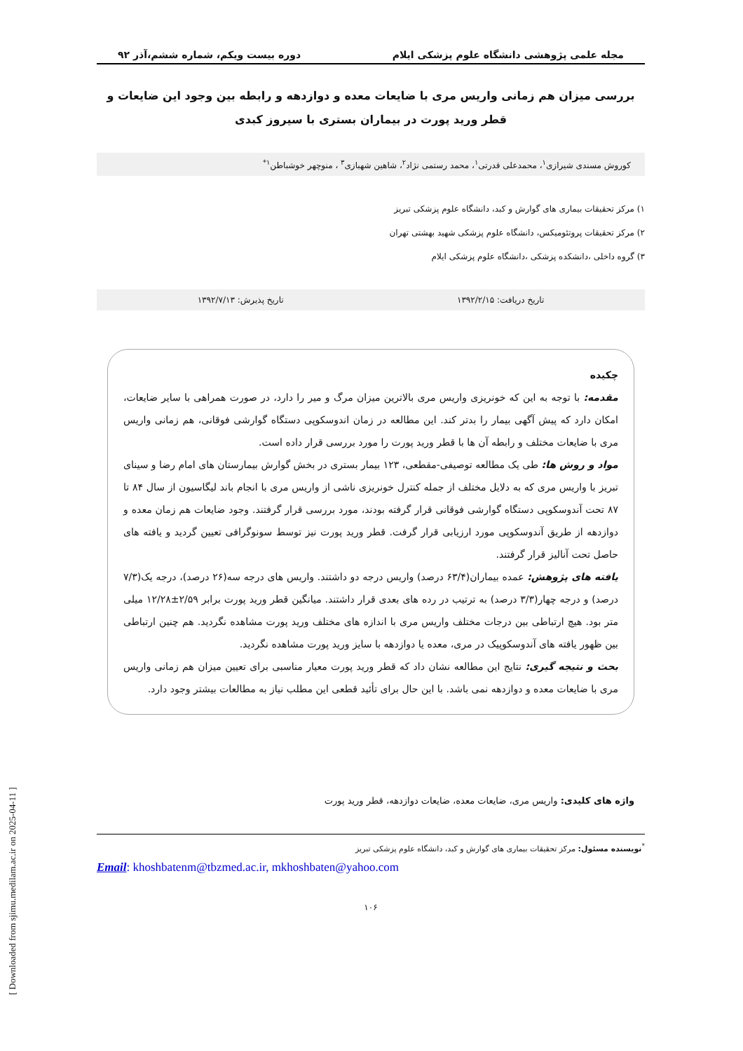مجله علمی پژوهشی دانشگاه علوم پزشکی ایلام دوره بیست ویکم، شماره ششم،آذر ۹۲
بررسی میزان هم زمانی واریس مری با ضایعات معده و دوازدهه و رابطه بین وجود این ضایعات و قطر ورید پورت در بیماران بستری با سیروز کبدی
کوروش مسندی شیرازی<sup>۱</sup>، محمدعلی قدرتی<sup>۱</sup>، محمد رستمی نژاد<sup>۲</sup>، شاهین شهبازی<sup>۳</sup> ، منوچهر خوشباطن<sup>۱*</sup>
۱) مرکز تحقیقات بیماری های گوارش و کبد، دانشگاه علوم پزشکی تبریز
۲) مرکز تحقیقات پروتئومیکس، دانشگاه علوم پزشکی شهید بهشتی تهران
۳) گروه داخلی ،دانشکده پزشکی ،دانشگاه علوم پزشکی ایلام
تاریخ دریافت: ۱۳۹۲/۲/۱۵ تاریخ پذیرش: ۱۳۹۲/۷/۱۳
چکیده
مقدمه: با توجه به این که خونریزی واریس مری بالاترین میزان مرگ و میر را دارد، در صورت همراهی با سایر ضایعات، امکان دارد که پیش آگهی بیمار را بدتر کند. این مطالعه در زمان اندوسکوپی دستگاه گوارشی فوقانی، هم زمانی واریس مری با ضایعات مختلف و رابطه آن ها با قطر ورید پورت را مورد بررسی قرار داده است.
مواد و روش ها: طی یک مطالعه توصیفی-مقطعی، ۱۲۳ بیمار بستری در بخش گوارش بیمارستان های امام رضا و سینای تبریز با واریس مری که به دلایل مختلف از جمله کنترل خونریزی ناشی از واریس مری با انجام باند لیگاسیون از سال ۸۴ تا ۸۷ تحت آندوسکوپی دستگاه گوارشی فوقانی قرار گرفته بودند، مورد بررسی قرار گرفتند. وجود ضایعات هم زمان معده و دوازدهه از طریق آندوسکوپی مورد ارزیابی قرار گرفت. قطر ورید پورت نیز توسط سونوگرافی تعیین گردید و یافته های حاصل تحت آنالیز قرار گرفتند.
یافته های پژوهش: عمده بیماران(۶۳/۴ درصد) واریس درجه دو داشتند. واریس های درجه سه(۲۶ درصد)، درجه یک(۷/۳ درصد) و درجه چهار(۳/۳ درصد) به ترتیب در رده های بعدی قرار داشتند. میانگین قطر ورید پورت برابر ۲/۵۹±۱۲/۲۸ میلی متر بود. هیچ ارتباطی بین درجات مختلف واریس مری با اندازه های مختلف ورید پورت مشاهده نگردید. هم چنین ارتباطی بین ظهور یافته های آندوسکوپیک در مری، معده یا دوازدهه با سایز ورید پورت مشاهده نگردید.
بحث و نتیجه گیری: نتایج این مطالعه نشان داد که قطر ورید پورت معیار مناسبی برای تعیین میزان هم زمانی واریس مری با ضایعات معده و دوازدهه نمی باشد. با این حال برای تأئید قطعی این مطلب نیاز به مطالعات بیشتر وجود دارد.
واژه های کلیدی: واریس مری، ضایعات معده، ضایعات دوازدهه، قطر ورید پورت
<sup>*</sup> نویسنده مسئول: مرکز تحقیقات بیماری های گوارش و کبد، دانشگاه علوم پزشکی تبریز
Email: khoshbatenm@tbzmed.ac.ir, mkhoshbaten@yahoo.com
۱۰۶
[ Downloaded from sjimu.medilam.ac.ir on 2025-04-11 ]